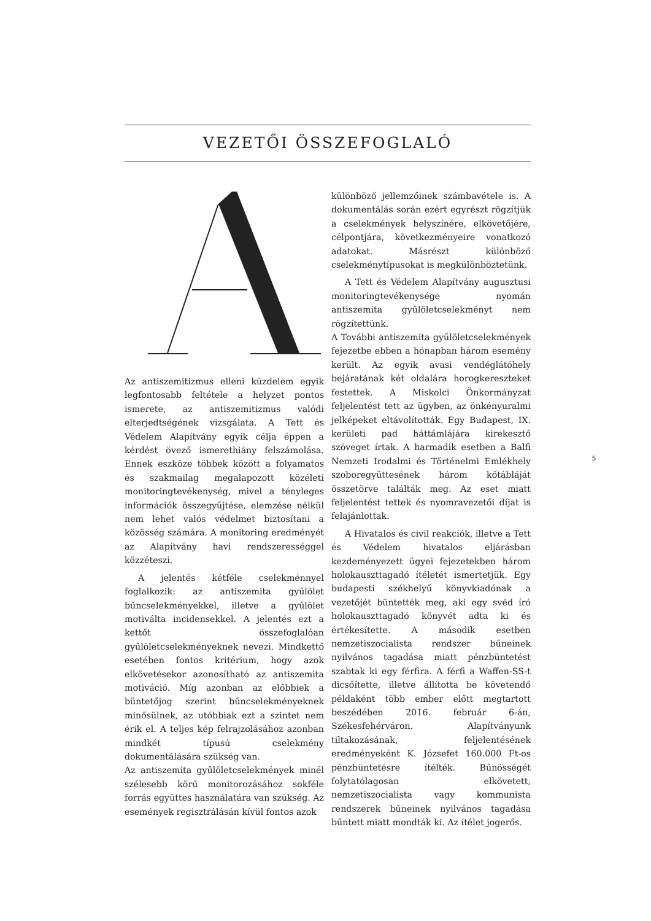VEZETŐI ÖSSZEFOGLALÓ
Az antiszemitizmus elleni küzdelem egyik legfontosabb feltétele a helyzet pontos ismerete, az antiszemitizmus valódi elterjedtségének vizsgálata. A Tett és Védelem Alapítvány egyik célja éppen a kérdést övező ismerethiány felszámolása. Ennek eszköze többek között a folyamatos és szakmailag megalapozott közéleti monitoringtevékenység, mivel a tényleges információk összegyűjtése, elemzése nélkül nem lehet valós védelmet biztosítani a közösség számára. A monitoring eredményét az Alapítvány havi rendszerességgel közzéteszi.
A jelentés kétféle cselekménnyel foglalkozik: az antiszemita gyűlölet bűncselekményekkel, illetve a gyűlölet motiválta incidensekkel. A jelentés ezt a kettőt összefoglalóan gyűlöletcselekményeknek nevezi. Mindkettő esetében fontos kritérium, hogy azok elkövetésekor azonosítható az antiszemita motiváció. Míg azonban az előbbiek a büntetőjog szerint bűncselekményeknek minősülnek, az utóbbiak ezt a szintet nem érik el. A teljes kép felrajzolásához azonban mindkét típusú cselekmény dokumentálására szükség van.
Az antiszemita gyűlöletcselekmények minél szélesebb körű monitorozásához sokféle forrás együttes használatára van szükség. Az események regisztrálásán kívül fontos azok
különböző jellemzőinek számbavétele is. A dokumentálás során ezért egyrészt rögzítjük a cselekmények helyszínére, elkövetőjére, célpontjára, következményeire vonatkozó adatokat. Másrészt különböző cselekménytípusokat is megkülönböztetünk.
A Tett és Védelem Alapítvány augusztusi monitoringtevékenysége nyomán antiszemita gyűlöletcselekményt nem rögzítettünk.
A További antiszemita gyűlöletcselekmények fejezetbe ebben a hónapban három esemény került. Az egyik avasi vendéglátóhely bejáratának két oldalára horogkereszteket festettek. A Miskolci Önkormányzat feljelentést tett az ügyben, az önkényuralmi jelképeket eltávolították. Egy Budapest, IX. kerületi pad háttámlájára kirekesztő szöveget írtak. A harmadik esetben a Balfi Nemzeti Irodalmi és Történelmi Emlékhely szoboregyüttesének három kőtábláját összetörve találták meg. Az eset miatt feljelentést tettek és nyomravezetői díjat is felajánlottak.
A Hivatalos és civil reakciók, illetve a Tett és Védelem hivatalos eljárásban kezdeményezett ügyei fejezetekben három holokauszttagadó ítéletét ismertetjük. Egy budapesti székhelyű könyvkiadónak a vezetőjét büntették meg, aki egy svéd író holokauszttagadó könyvét adta ki és értékesítette. A második esetben nemzetiszocialista rendszer bűneinek nyilvános tagadása miatt pénzbüntetést szabtak ki egy férfira. A férfi a Waffen-SS-t dicsőítette, illetve állította be követendő példaként több ember előtt megtartott beszédében 2016. február 6-án, Székesfehérváron. Alapítványunk tiltakozásának, feljelentésének eredményeként K. Józsefet 160.000 Ft-os pénzbüntetésre ítélték. Bűnösségét folytatólagosan elkövetett, nemzetiszocialista vagy kommunista rendszerek bűneinek nyilvános tagadása bűntett miatt mondták ki. Az ítélet jogerős.
5